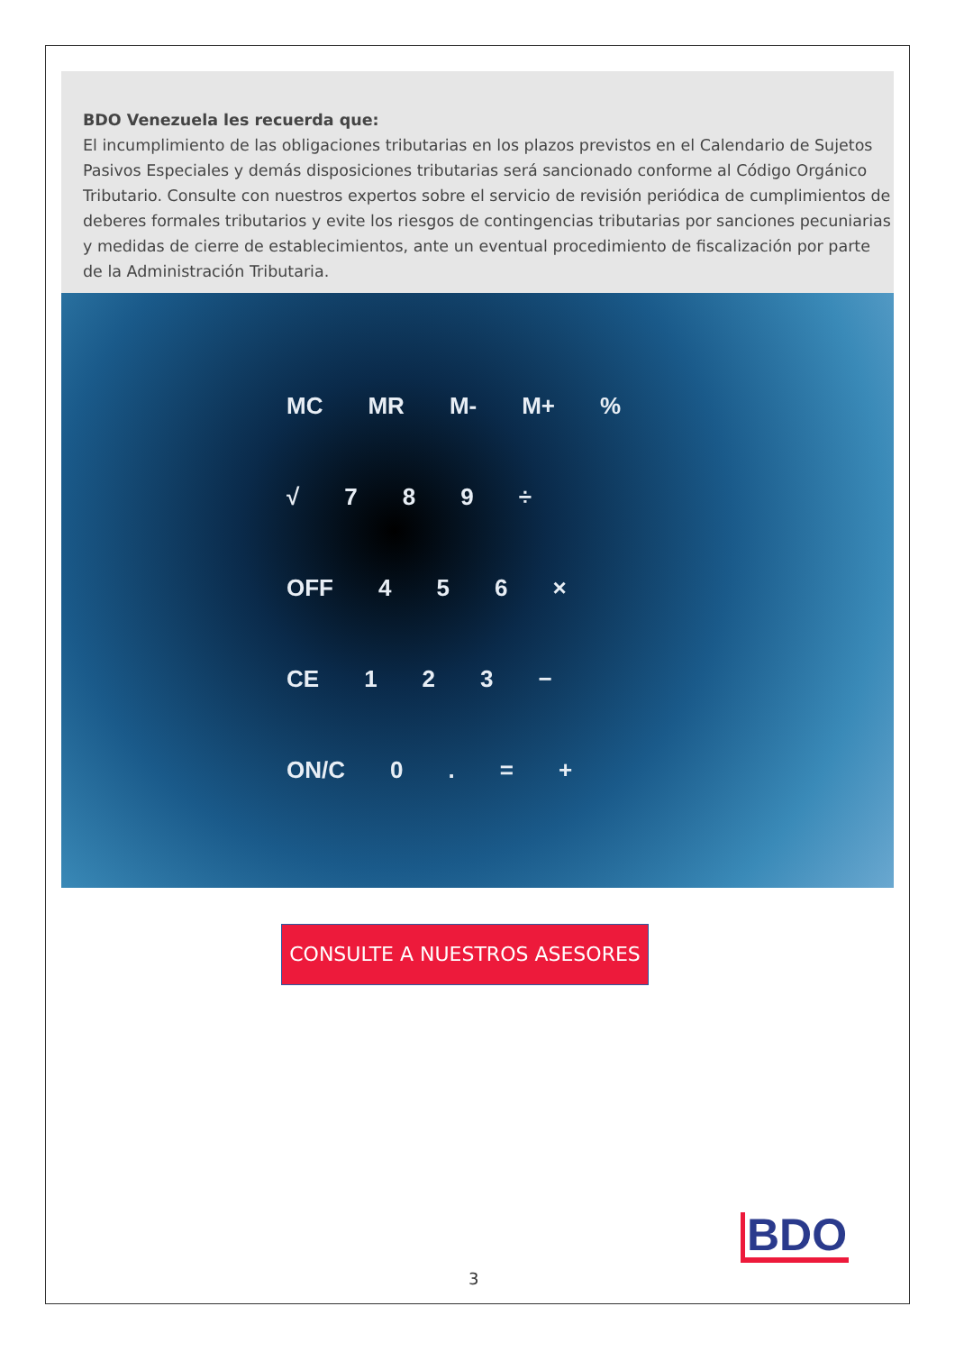BDO Venezuela les recuerda que:
El incumplimiento de las obligaciones tributarias en los plazos previstos en el Calendario de Sujetos Pasivos Especiales y demás disposiciones tributarias será sancionado conforme al Código Orgánico Tributario. Consulte con nuestros expertos sobre el servicio de revisión periódica de cumplimientos de deberes formales tributarios y evite los riesgos de contingencias tributarias por sanciones pecuniarias y medidas de cierre de establecimientos, ante un eventual procedimiento de fiscalización por parte de la Administración Tributaria.
MC MR M- M+ %
√ 7 8 9 ÷
OFF 4 5 6 ×
CE 1 2 3 −
ON/C 0 . = +
CONSULTE A NUESTROS ASESORES
BDO
3